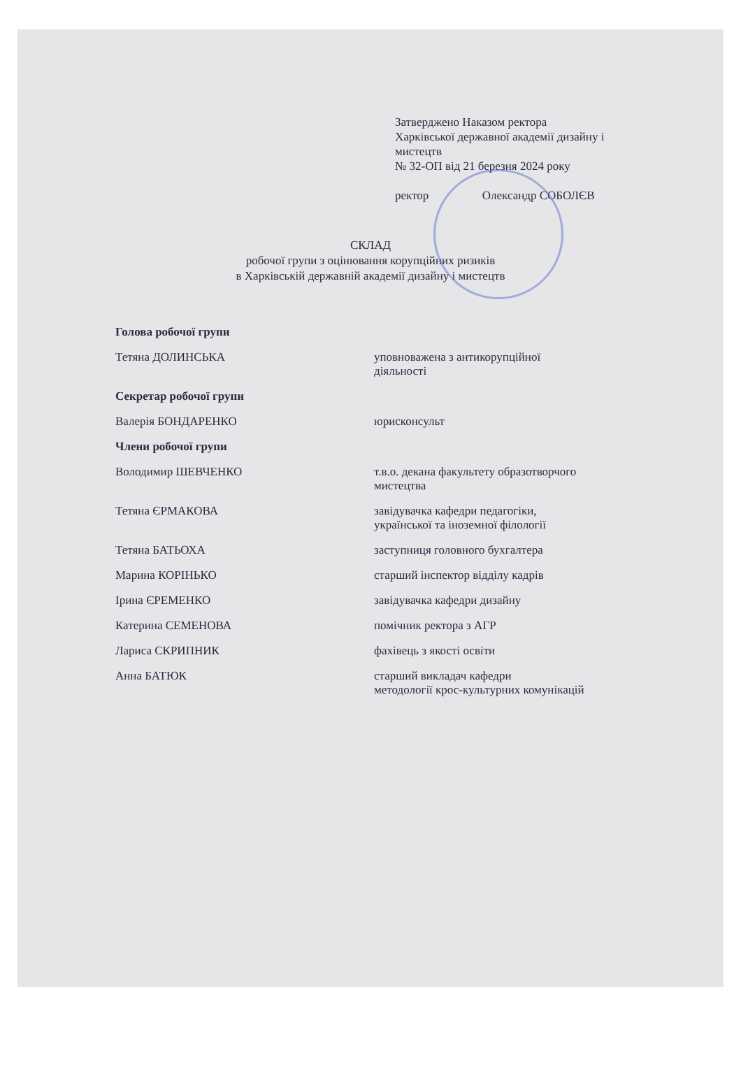Затверджено Наказом ректора
Харківської державної академії дизайну і
мистецтв
№ 32-ОП від 21 березня 2024 року
ректор Олександр СОБОЛЄВ
СКЛАД
робочої групи з оцінювання корупційних ризиків
в Харківській державній академії дизайну і мистецтв
| Голова робочої групи | |
| Тетяна ДОЛИНСЬКА | уповноважена з антикорупційної діяльності |
| Секретар робочої групи | |
| Валерія БОНДАРЕНКО | юрисконсульт |
| Члени робочої групи | |
| Володимир ШЕВЧЕНКО | т.в.о. декана факультету образотворчого мистецтва |
| Тетяна ЄРМАКОВА | завідувачка кафедри педагогіки, української та іноземної філології |
| Тетяна БАТЬОХА | заступниця головного бухгалтера |
| Марина КОРІНЬКО | старший інспектор відділу кадрів |
| Ірина ЄРЕМЕНКО | завідувачка кафедри дизайну |
| Катерина СЕМЕНОВА | помічник ректора з АГР |
| Лариса СКРИПНИК | фахівець з якості освіти |
| Анна БАТЮК | старший викладач кафедри методології крос-культурних комунікацій |